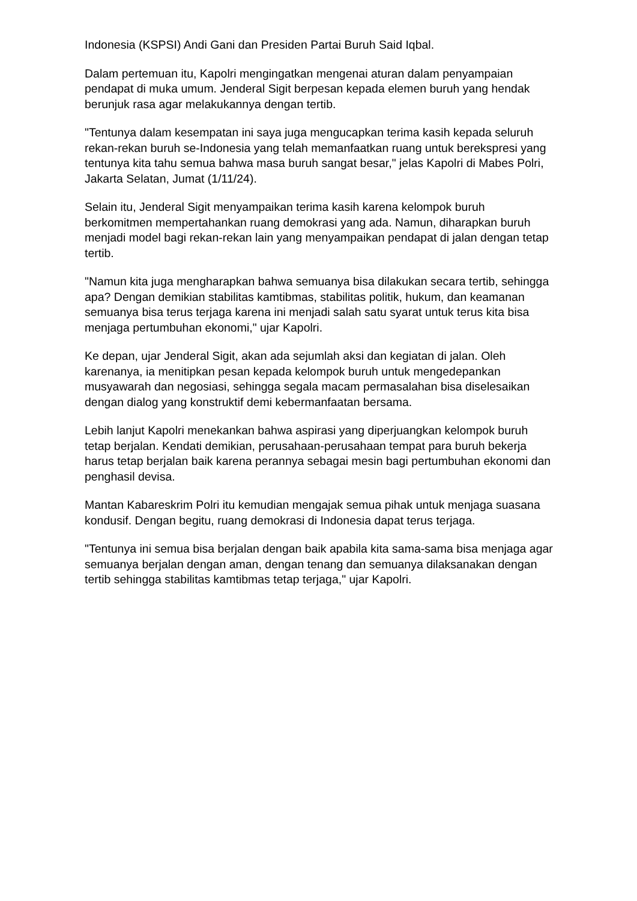Indonesia (KSPSI) Andi Gani dan Presiden Partai Buruh Said Iqbal.
Dalam pertemuan itu, Kapolri mengingatkan mengenai aturan dalam penyampaian pendapat di muka umum. Jenderal Sigit berpesan kepada elemen buruh yang hendak berunjuk rasa agar melakukannya dengan tertib.
"Tentunya dalam kesempatan ini saya juga mengucapkan terima kasih kepada seluruh rekan-rekan buruh se-Indonesia yang telah memanfaatkan ruang untuk berekspresi yang tentunya kita tahu semua bahwa masa buruh sangat besar," jelas Kapolri di Mabes Polri, Jakarta Selatan, Jumat (1/11/24).
Selain itu, Jenderal Sigit menyampaikan terima kasih karena kelompok buruh berkomitmen mempertahankan ruang demokrasi yang ada. Namun, diharapkan buruh menjadi model bagi rekan-rekan lain yang menyampaikan pendapat di jalan dengan tetap tertib.
"Namun kita juga mengharapkan bahwa semuanya bisa dilakukan secara tertib, sehingga apa? Dengan demikian stabilitas kamtibmas, stabilitas politik, hukum, dan keamanan semuanya bisa terus terjaga karena ini menjadi salah satu syarat untuk terus kita bisa menjaga pertumbuhan ekonomi," ujar Kapolri.
Ke depan, ujar Jenderal Sigit, akan ada sejumlah aksi dan kegiatan di jalan. Oleh karenanya, ia menitipkan pesan kepada kelompok buruh untuk mengedepankan musyawarah dan negosiasi, sehingga segala macam permasalahan bisa diselesaikan dengan dialog yang konstruktif demi kebermanfaatan bersama.
Lebih lanjut Kapolri menekankan bahwa aspirasi yang diperjuangkan kelompok buruh tetap berjalan. Kendati demikian, perusahaan-perusahaan tempat para buruh bekerja harus tetap berjalan baik karena perannya sebagai mesin bagi pertumbuhan ekonomi dan penghasil devisa.
Mantan Kabareskrim Polri itu kemudian mengajak semua pihak untuk menjaga suasana kondusif. Dengan begitu, ruang demokrasi di Indonesia dapat terus terjaga.
"Tentunya ini semua bisa berjalan dengan baik apabila kita sama-sama bisa menjaga agar semuanya berjalan dengan aman, dengan tenang dan semuanya dilaksanakan dengan tertib sehingga stabilitas kamtibmas tetap terjaga," ujar Kapolri.